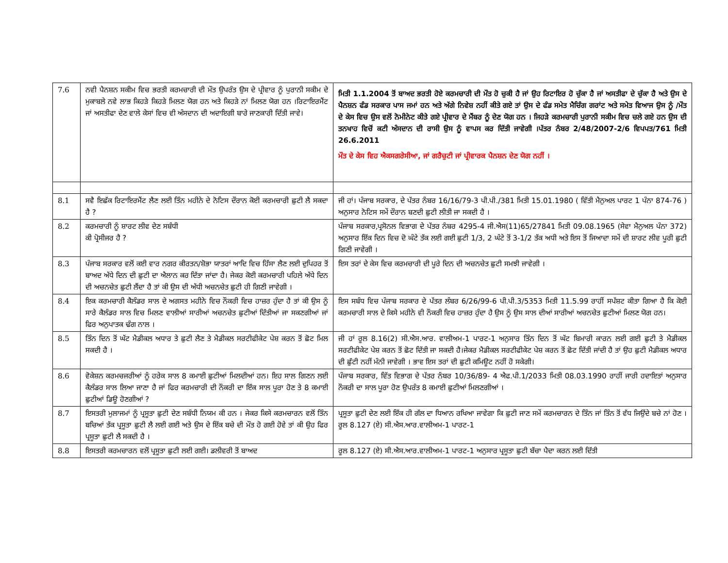| 7.6 | ਨਵੀ ਪੈਨਸ਼ਨ ਸਕੀਮ ਵਿਚ ਭਰਤੀ ਕਰਮਚਾਰੀ ਦੀ ਮੌਤ ਉਪਰੰਤ ਉਸ ਦੇ ਪ੍ਰੀਵਾਰ ਨੂੰ ਪੁਰਾਨੀ ਸਕੀਮ ਦੇ ਮੁਕਾਬਲੇ ਨਵੇ ਲਾਭ ਕਿਹੜੇ ਕਿਹੜੇ ਮਿਲਣ ਯੋਗ ਹਨ ਅਤੇ ਕਿਹੜੇ ਨਾਂ ਮਿਲਣ ਯੋਗ ਹਨ ।ਰਿਟਾਇਰਮੈਂਟ ਜਾਂ ਅਸਤੀਫਾ ਦੇਣ ਵਾਲੇ ਕੇਸਾਂ ਵਿਚ ਵੀ ਅੰਸਦਾਨ ਦੀ ਅਦਾਇਗੀ ਬਾਰੇ ਜਾਣਕਾਰੀ ਦਿੱਤੀ ਜਾਵੇ। | ਮਿਤੀ 1.1.2004 ਤੋਂ ਬਾਅਦ ਭਰਤੀ ਹੋਏ ਕਰਮਚਾਰੀ ਦੀ ਮੌਤ ਹੋ ਚੁਕੀ ਹੈ ਜਾਂ ਉਹ ਰਿਟਾਇਰ ਹੋ ਚੁੱਕਾ ਹੈ ਜਾਂ ਅਸਤੀਫਾ ਦੇ ਚੁੱਕਾ ਹੈ ਅਤੇ ਉਸ ਦੇ ਪੈਨਸ਼ਨ ਫੰਡ ਸਰਕਾਰ ਪਾਸ ਜਮਾਂ ਹਨ ਅਤੇ ਅੱਗੇ ਨਿਵੇਸ਼ ਨਹੀਂ ਕੀਤੇ ਗਏ ਤਾਂ ਉਸ ਦੇ ਫੰਡ ਸਮੇਤ ਮੈਚਿੰਗ ਗਰਾਂਟ ਅਤੇ ਸਮੇਤ ਵਿਆਜ ਉਸ ਨੂੰ /ਮੌਤ ਦੇ ਕੇਸ ਵਿਚ ਉਸ ਵਲੋਂ ਨੋਮੀਨੇਟ ਕੀਤੇ ਗਏ ਪ੍ਰੀਵਾਰ ਦੇ ਮੈਂਬਰ ਨੂੰ ਦੇਣ ਯੋਗ ਹਨ । ਜਿਹੜੇ ਕਰਮਚਾਰੀ ਪੁਰਾਨੀ ਸਕੀਮ ਵਿਚ ਚਲੇ ਗਏ ਹਨ ਉਸ ਦੀ ਤਨਖਾਹ ਵਿਚੋਂ ਕਟੀ ਅੰਸਦਾਨ ਦੀ ਰਾਸੀ ਉਸ ਨੂੰ ਵਾਪਸ ਕਰ ਦਿੱਤੀ ਜਾਵੇਗੀ ।ਪੱਤਰ ਨੰਬਰ 2/48/2007-2/6 ਵਿਪਪਤ/761 ਮਿਤੀ 26.6.2011 ਮੌਤ ਦੇ ਕੇਸ ਵਿਹ ਐਕਸਗਰੇਸੀਆ, ਜਾਂ ਗਰੈਚੁਟੀ ਜਾਂ ਪ੍ਰੀਵਾਰਕ ਪੈਨਸ਼ਨ ਦੇਣ ਯੋਗ ਨਹੀਂ । |
| 8.1 | ਸਵੈ ਇਛੱਕ ਰਿਟਾਇਰਮੈਂਟ ਲੈਣ ਲਈ ਤਿੰਨ ਮਹੀਨੇ ਦੇ ਨੋਟਿਸ ਦੌਰਾਨ ਕੋਈ ਕਰਮਚਾਰੀ ਛੁਟੀ ਲੈ ਸਕਦਾ ਹੈ ? | ਜੀ ਹਾਂ। ਪੰਜਾਬ ਸਰਕਾਰ, ਦੇ ਪੱਤਰ ਨੰਬਰ 16/16/79-3 ਪੀ.ਪੀ./381 ਮਿਤੀ 15.01.1980 ( ਵਿੱਤੀ ਮੈਨੁਅਲ ਪਾਰਟ 1 ਪੰਨਾ 874-76 ) ਅਨੁਸਾਰ ਨੋਟਿਸ ਸਮੇਂ ਦੌਰਾਨ ਬਣਦੀ ਛੁਟੀ ਲੀਤੀ ਜਾ ਸਕਦੀ ਹੈ । |
| 8.2 | ਕਰਮਚਾਰੀ ਨੂੰ ਸ਼ਾਰਟ ਲੀਵ ਦੇਣ ਸਬੰਧੀ ਕੀ ਪ੍ਰੋਸੀਜਰ ਹੈ ? | ਪੰਜਾਬ ਸਰਕਾਰ,ਪ੍ਰਸੋਨਲ ਵਿਭਾਗ ਦੇ ਪੱਤਰ ਨੰਬਰ 4295-4 ਜੀ.ਐਸ(11)65/27841 ਮਿਤੀ 09.08.1965 (ਸੇਵਾ ਮੈਨੁਅਲ ਪੰਨਾ 372) ਅਨੁਸਾਰ ਇੱਕ ਦਿਨ ਵਿਚ ਦੋ ਘੰਟੇ ਤੱਕ ਲਈ ਗਈ ਛੁਟੀ 1/3, 2 ਘੰਟੇ ਤੋਂ 3-1/2 ਤੱਕ ਅਧੀ ਅਤੇ ਇਸ ਤੋਂ ਜਿਆਦਾ ਸਮੇਂ ਦੀ ਸ਼ਾਰਟ ਲੀਵ ਪੂਰੀ ਛੁਟੀ ਗਿਣੀ ਜਾਵੇਗੀ । |
| 8.3 | ਪੰਜਾਬ ਸਰਕਾਰ ਵਲੋਂ ਕਈ ਵਾਰ ਨਗਰ ਕੀਰਤਨ/ਸ਼ੋਭਾ ਯਾਤਰਾਂ ਆਦਿ ਵਿਚ ਹਿੱਸਾ ਲੈਣ ਲਈ ਦੁਪਿਹਰ ਤੋਂ ਬਾਅਦ ਅੱਧੇ ਦਿਨ ਦੀ ਛੁਟੀ ਦਾ ਐਲਾਨ ਕਰ ਦਿੱਤਾ ਜਾਂਦਾ ਹੈ। ਜੇਕਰ ਕੋਈ ਕਰਮਚਾਰੀ ਪਹਿਲੇ ਅੱਧੇ ਦਿਨ ਦੀ ਅਚਨਚੇਤ ਛੁਟੀ ਲੈਂਦਾ ਹੈ ਤਾਂ ਕੀ ਉਸ ਦੀ ਅੱਧੀ ਅਚਨਚੇਤ ਛੁਟੀ ਹੀ ਗਿਣੀ ਜਾਵੇਗੀ । | ਇਸ ਤਰਾਂ ਦੇ ਕੇਸ ਵਿਚ ਕਰਮਚਾਰੀ ਦੀ ਪੂਰੇ ਦਿਨ ਦੀ ਅਚਨਚੇਤ ਛੁਟੀ ਸਮਝੀ ਜਾਵੇਗੀ । |
| 8.4 | ਇਕ ਕਰਮਚਾਰੀ ਕੈਲੰਡਰ ਸਾਲ ਦੇ ਅਗਸਤ ਮਹੀਨੇ ਵਿਚ ਨੌਕਰੀ ਵਿਚ ਹਾਜ਼ਰ ਹੁੰਦਾ ਹੈ ਤਾਂ ਕੀ ਉਸ ਨੂੰ ਸਾਰੇ ਕੈਲੰਡਰ ਸਾਲ ਵਿਚ ਮਿਲਣ ਵਾਲੀਆਂ ਸਾਰੀਆਂ ਅਚਨਚੇਤ ਛੁਟੀਆਂ ਦਿੱਤੀਆਂ ਜਾ ਸਕਣਗੀਆਂ ਜਾਂ ਫਿਰ ਅਨੁਪਾਤਕ ਢੰਗ ਨਾਲ । | ਇਸ ਸਬੰਧ ਵਿਚ ਪੰਜਾਬ ਸਰਕਾਰ ਦੇ ਪੱਤਰ ਲੰਬਰ 6/26/99-6 ਪੀ.ਪੀ.3/5353 ਮਿਤੀ 11.5.99 ਰਾਹੀਂ ਸਪੱਸ਼ਟ ਕੀਤਾ ਗਿਆ ਹੈ ਕਿ ਕੋਈ ਕਰਮਚਾਰੀ ਸਾਲ ਦੇ ਕਿਸੇ ਮਹੀਨੇ ਵੀ ਨੌਕਰੀ ਵਿਚ ਹਾਜ਼ਰ ਹੁੰਦਾ ਹੈ ਉਸ ਨੂੰ ਉਸ ਸਾਲ ਦੀਆਂ ਸਾਰੀਆਂ ਅਚਨਚੇਤ ਛੁਟੀਆਂ ਮਿਲਣ ਯੋਗ ਹਨ। |
| 8.5 | ਤਿੰਨ ਦਿਨ ਤੋਂ ਘੱਟ ਮੈਡੀਕਲ ਅਧਾਰ ਤੇ ਛੁਟੀ ਲੈਣ ਤੇ ਮੈਡੀਕਲ ਸਰਟੀਫੀਕੇਟ ਪੇਸ਼ ਕਰਨ ਤੋਂ ਛੋਟ ਮਿਲ ਸਕਦੀ ਹੈ । | ਜੀ ਹਾਂ ਰੂਲ 8.16(2) ਸੀ.ਐਸ.ਆਰ. ਵਾਲੀਅਮ-1 ਪਾਰਟ-1 ਅਨੁਸਾਰ ਤਿੰਨ ਦਿਨ ਤੋਂ ਘੱਟ ਬਿਮਾਰੀ ਕਾਰਨ ਲਈ ਗਈ ਛੁਟੀ ਤੇ ਮੈਡੀਕਲ ਸਰਟੀਫੀਕੇਟ ਪੇਸ਼ ਕਰਨ ਤੋਂ ਛੋਟ ਦਿੱਤੀ ਜਾ ਸਕਦੀ ਹੈ।ਜੇਕਰ ਮੈਡੀਕਲ ਸਰਟੀਫੀਕੇਟ ਪੇਸ਼ ਕਰਨ ਤੋਂ ਛੋਟ ਦਿੱਤੀ ਜਾਂਦੀ ਹੈ ਤਾਂ ਉਹ ਛੁਟੀ ਮੈਡੀਕਲ ਅਧਾਰ ਦੀ ਛੁੱਟੀ ਨਹੀਂ ਮੰਨੀ ਜਾਵੇਗੀ । ਭਾਵ ਇਸ ਤਰਾਂ ਦੀ ਛੁਟੀ ਕਮਿਊਟ ਨਹੀਂ ਹੋ ਸਕੇਗੀ। |
| 8.6 | ਵੋਕੇਸ਼ਨ ਕਰਮਚਜਰੀਆਂ ਨੂੰ ਹਰੇਕ ਸਾਲ 8 ਕਮਾਈ ਛੁਟੀਆਂ ਮਿਲਦੀਆਂ ਹਨ। ਇਹ ਸਾਲ ਗਿਣਨ ਲਈ ਕੈਲੰਡਰ ਸਾਲ ਲਿਆ ਜਾਣਾ ਹੈ ਜਾਂ ਫਿਰ ਕਰਮਚਾਰੀ ਦੀ ਨੌਕਰੀ ਦਾ ਇੱਕ ਸਾਲ ਪੂਰਾ ਹੋਣ ਤੇ 8 ਕਮਾਈ ਛੁਟੀਆਂ ਡਿਊ ਹੋਣਗੀਆਂ ? | ਪੰਜਾਬ ਸਰਕਾਰ, ਵਿੱਤ ਵਿਭਾਗ ਦੇ ਪੱਤਰ ਨੰਬਰ 10/36/89- 4 ਐਫ.ਪੀ.1/2033 ਮਿਤੀ 08.03.1990 ਰਾਹੀਂ ਜਾਰੀ ਹਦਾਇਤਾਂ ਅਨੁਸਾਰ ਨੌਕਰੀ ਦਾ ਸਾਲ ਪੂਰਾ ਹੋਣ ਉਪਰੰਤ 8 ਕਮਾਈ ਛੁਟੀਆਂ ਮਿਲਣਗੀਆਂ । |
| 8.7 | ਇਸਤਰੀ ਮੁਲਾਜਮਾਂ ਨੂੰ ਪ੍ਰਸੂਤਾ ਛੁਟੀ ਦੇਣ ਸਬੰਧੀ ਨਿਯਮ ਕੀ ਹਨ । ਜੇਕਰ ਕਿਸੇ ਕਰਮਚਾਰਨ ਵਲੋਂ ਤਿੰਨ ਬਚਿਆਂ ਤੱਕ ਪ੍ਰਸੂਤਾ ਛੁਟੀ ਲੈ ਲਈ ਗਈ ਅਤੇ ਉਸ ਦੇ ਇੱਕ ਬਚੇ ਦੀ ਮੌਤ ਹੋ ਗਈ ਹੋਵੇ ਤਾਂ ਕੀ ਉਹ ਫਿਰ ਪ੍ਰਸੂਤਾ ਛੁਟੀ ਲੈ ਸਕਦੀ ਹੈ । | ਪ੍ਰਸੂਤਾ ਛੁਟੀ ਦੇਣ ਲਈ ਇੱਕ ਹੀ ਗੱਲ ਦਾ ਧਿਆਨ ਰਖਿਆ ਜਾਵੇਗਾ ਕਿ ਛੁਟੀ ਜਾਣ ਸਮੇਂ ਕਰਮਚਾਰਨ ਦੇ ਤਿੰਨ ਜਾਂ ਤਿੰਨ ਤੋਂ ਵੱਧ ਜਿਉਂਦੇ ਬਚੇ ਨਾਂ ਹੋਣ ।ਰੂਲ 8.127 (ਏ) ਸੀ.ਐਸ.ਆਰ.ਵਾਲੀਅਮ-1 ਪਾਰਟ-1 |
| 8.8 | ਇਸਤਰੀ ਕਰਮਚਾਰਨ ਵਲੋਂ ਪ੍ਰਸੂਤਾ ਛੁਟੀ ਲਈ ਗਈ। ਡਲੀਵਰੀ ਤੋਂ ਬਾਅਦ | ਰੂਲ 8.127 (ਏ) ਸੀ.ਐਸ.ਆਰ.ਵਾਲੀਅਮ-1 ਪਾਰਟ-1 ਅਨੁਸਾਰ ਪ੍ਰਸੂਤਾ ਛੁਟੀ ਬੱਚਾ ਪੈਦਾ ਕਰਨ ਲਈ ਦਿੱਤੀ |